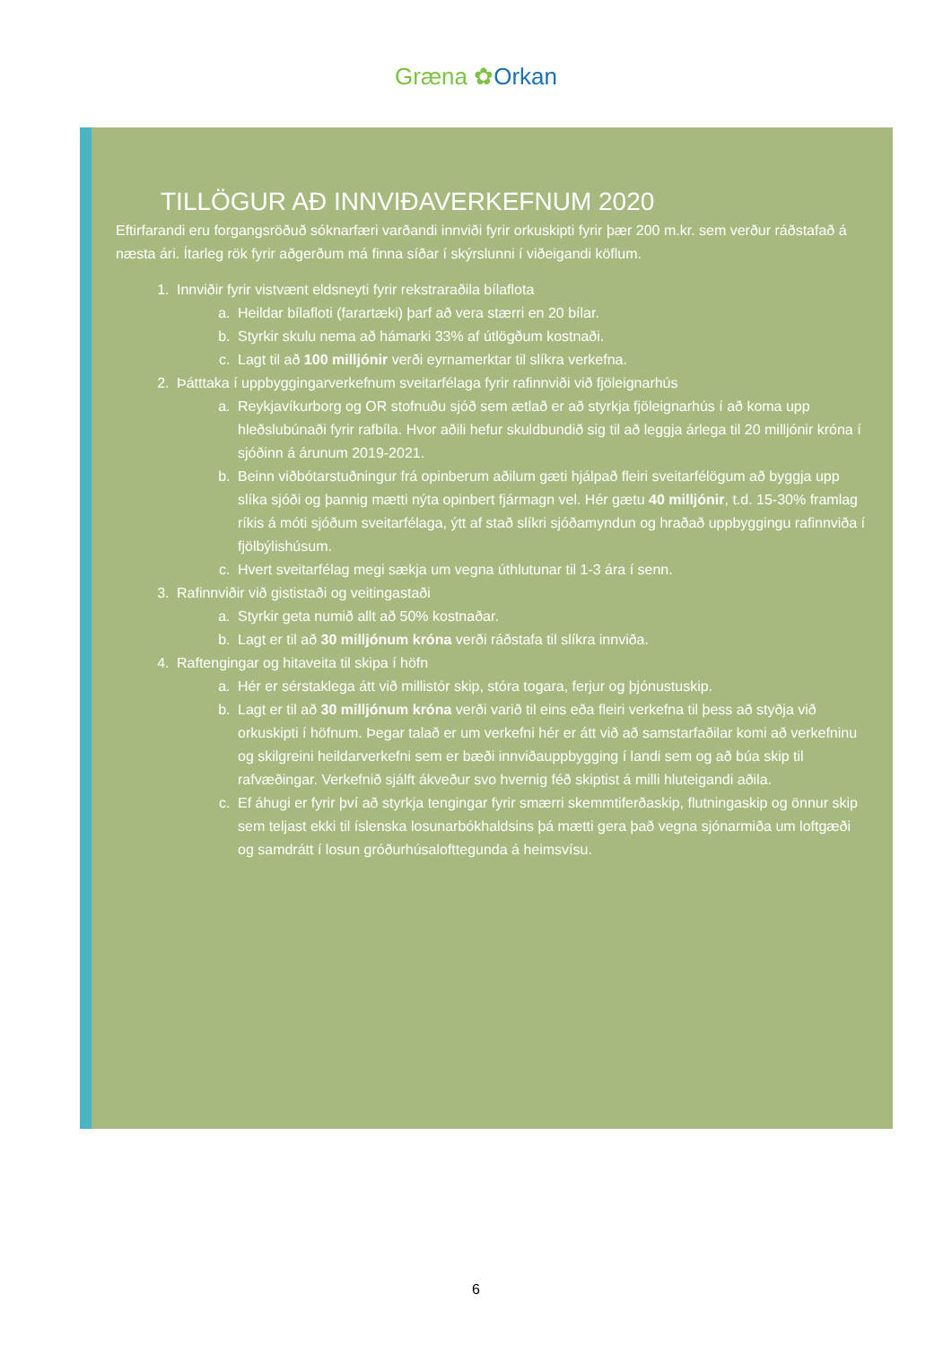Græna ✿Orkan
TILLÖGUR AÐ INNVIÐAVERKEFNUM 2020
Eftirfarandi eru forgangsröðuð sóknarfæri varðandi innviði fyrir orkuskipti fyrir þær 200 m.kr. sem verður ráðstafað á næsta ári. Ítarleg rök fyrir aðgerðum má finna síðar í skýrslunni í viðeigandi köflum.
1. Innviðir fyrir vistvænt eldsneyti fyrir rekstraraðila bílaflota
a. Heildar bílafloti (farartæki) þarf að vera stærri en 20 bílar.
b. Styrkir skulu nema að hámarki 33% af útlögðum kostnaði.
c. Lagt til að 100 milljónir verði eyrnamerktar til slíkra verkefna.
2. Þátttaka í uppbyggingarverkefnum sveitarfélaga fyrir rafinnviði við fjöleignarhús
a. Reykjavíkurborg og OR stofnuðu sjóð sem ætlað er að styrkja fjöleignarhús í að koma upp hleðslubúnaði fyrir rafbíla. Hvor aðili hefur skuldbundið sig til að leggja árlega til 20 milljónir króna í sjóðinn á árunum 2019-2021.
b. Beinn viðbótarstuðningur frá opinberum aðilum gæti hjálpað fleiri sveitarfélögum að byggja upp slíka sjóði og þannig mætti nýta opinbert fjármagn vel. Hér gætu 40 milljónir, t.d. 15-30% framlag ríkis á móti sjóðum sveitarfélaga, ýtt af stað slíkri sjóðamyndun og hraðað uppbyggingu rafinnviða í fjölbýlishúsum.
c. Hvert sveitarfélag megi sækja um vegna úthlutunar til 1-3 ára í senn.
3. Rafinnviðir við gististaði og veitingastaði
a. Styrkir geta numið allt að 50% kostnaðar.
b. Lagt er til að 30 milljónum króna verði ráðstafa til slíkra innviða.
4. Raftengingar og hitaveita til skipa í höfn
a. Hér er sérstaklega átt við millistór skip, stóra togara, ferjur og þjónustuskip.
b. Lagt er til að 30 milljónum króna verði varið til eins eða fleiri verkefna til þess að styðja við orkuskipti í höfnum. Þegar talað er um verkefni hér er átt við að samstarfaðilar komi að verkefninu og skilgreini heildarverkefni sem er bæði innviðauppbygging í landi sem og að búa skip til rafvæðingar. Verkefnið sjálft ákveður svo hvernig féð skiptist á milli hluteigandi aðila.
c. Ef áhugi er fyrir því að styrkja tengingar fyrir smærri skemmtiferðaskip, flutningaskip og önnur skip sem teljast ekki til íslenska losunarbókhaldsins þá mætti gera það vegna sjónarmiða um loftgæði og samdrátt í losun gróðurhúsalofttegunda á heimsvísu.
6